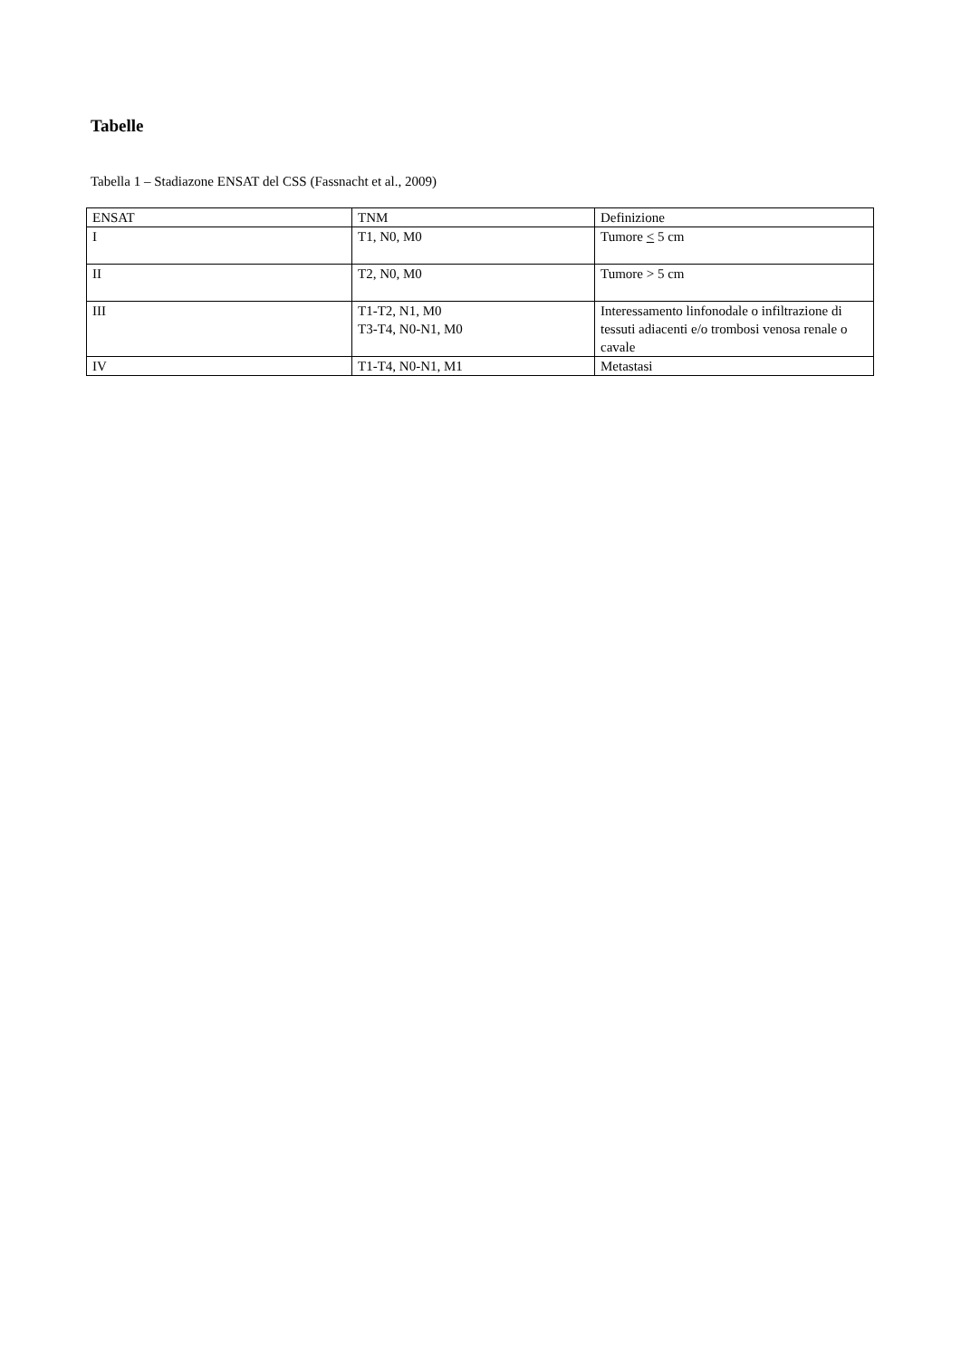Tabelle
Tabella 1 – Stadiazone ENSAT del CSS (Fassnacht et al., 2009)
| ENSAT | TNM | Definizione |
| --- | --- | --- |
| I | T1, N0, M0 | Tumore < 5 cm |
| II | T2, N0, M0 | Tumore > 5 cm |
| III | T1-T2, N1, M0 T3-T4, N0-N1, M0 | Interessamento linfonodale o infiltrazione di tessuti adiacenti e/o trombosi venosa renale o cavale |
| IV | T1-T4, N0-N1, M1 | Metastasi |